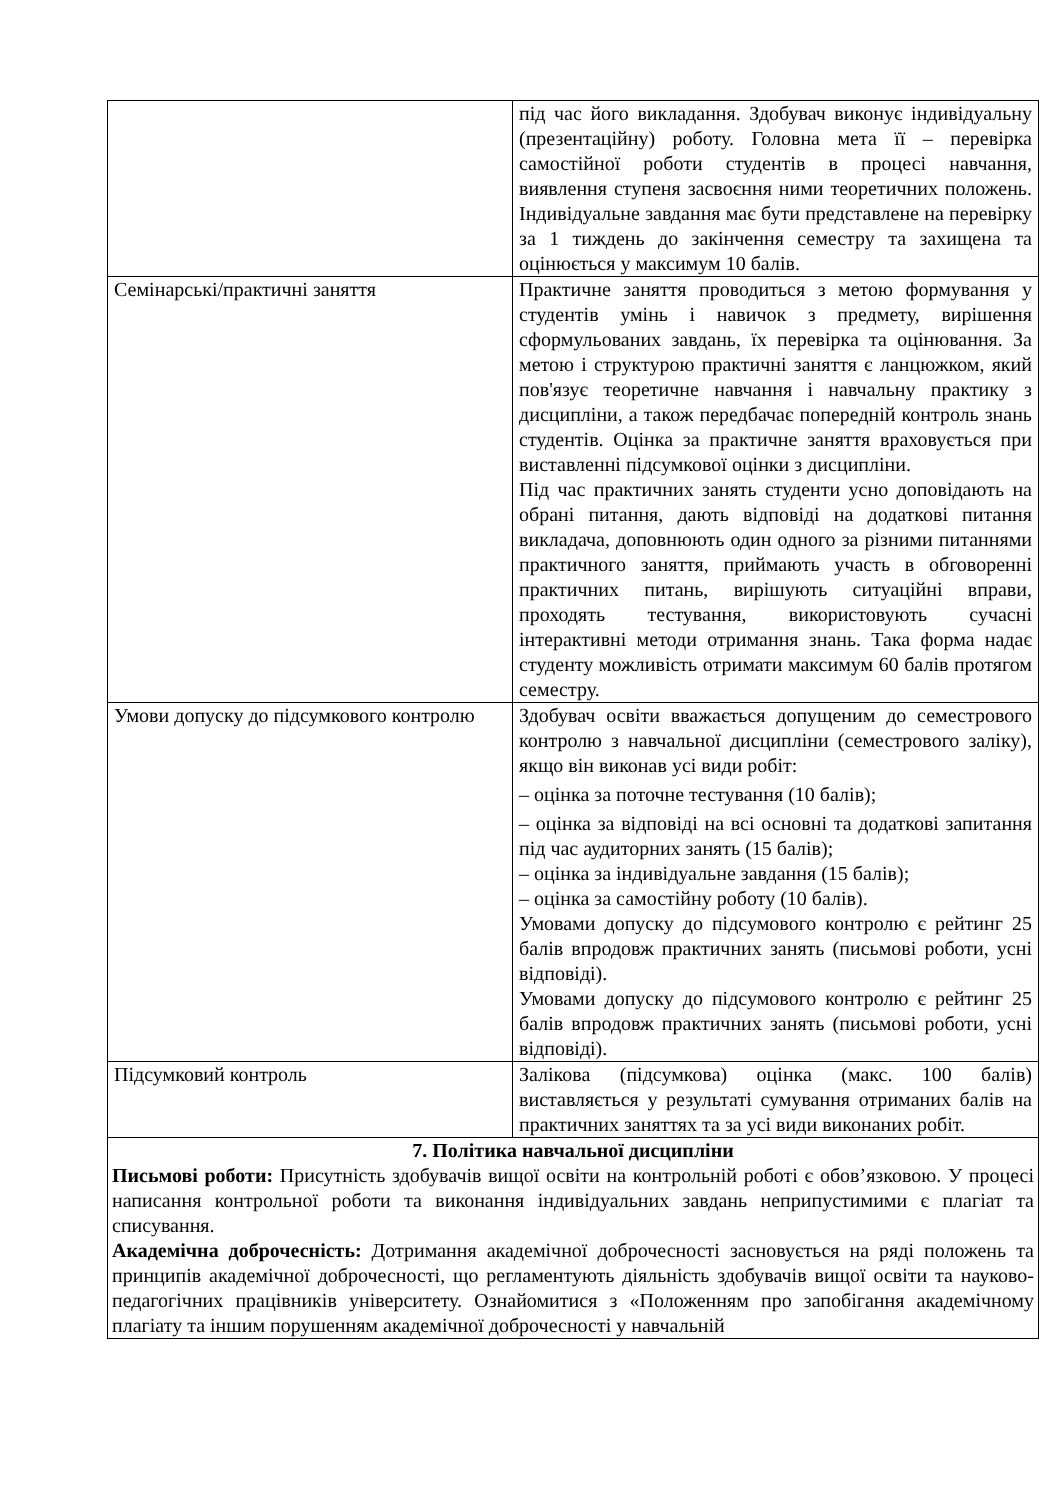| | під час його викладання. Здобувач виконує індивідуальну (презентаційну) роботу. Головна мета її – перевірка самостійної роботи студентів в процесі навчання, виявлення ступеня засвоєння ними теоретичних положень. Індивідуальне завдання має бути представлене на перевірку за 1 тиждень до закінчення семестру та захищена та оцінюється у максимум 10 балів. |
| Семінарські/практичні заняття | Практичне заняття проводиться з метою формування у студентів умінь і навичок з предмету, вирішення сформульованих завдань, їх перевірка та оцінювання. За метою і структурою практичні заняття є ланцюжком, який пов'язує теоретичне навчання і навчальну практику з дисципліни, а також передбачає попередній контроль знань студентів. Оцінка за практичне заняття враховується при виставленні підсумкової оцінки з дисципліни. Під час практичних занять студенти усно доповідають на обрані питання, дають відповіді на додаткові питання викладача, доповнюють один одного за різними питаннями практичного заняття, приймають участь в обговоренні практичних питань, вирішують ситуаційні вправи, проходять тестування, використовують сучасні інтерактивні методи отримання знань. Така форма надає студенту можливість отримати максимум 60 балів протягом семестру. |
| Умови допуску до підсумкового контролю | Здобувач освіти вважається допущеним до семестрового контролю з навчальної дисципліни (семестрового заліку), якщо він виконав усі види робіт: – оцінка за поточне тестування (10 балів); – оцінка за відповіді на всі основні та додаткові запитання під час аудиторних занять (15 балів); – оцінка за індивідуальне завдання (15 балів); – оцінка за самостійну роботу (10 балів). Умовами допуску до підсумового контролю є рейтинг 25 балів впродовж практичних занять (письмові роботи, усні відповіді). Умовами допуску до підсумового контролю є рейтинг 25 балів впродовж практичних занять (письмові роботи, усні відповіді). |
| Підсумковий контроль | Залікова (підсумкова) оцінка (макс. 100 балів) виставляється у результаті сумування отриманих балів на практичних заняттях та за усі види виконаних робіт. |
| 7. Політика навчальної дисципліни Письмові роботи: Присутність здобувачів вищої освіти на контрольній роботі є обов’язковою. У процесі написання контрольної роботи та виконання індивідуальних завдань неприпустимими є плагіат та списування. Академічна доброчесність: Дотримання академічної доброчесності засновується на ряді положень та принципів академічної доброчесності, що регламентують діяльність здобувачів вищої освіти та науково-педагогічних працівників університету. Ознайомитися з «Положенням про запобігання академічному плагіату та іншим порушенням академічної доброчесності у навчальній | |